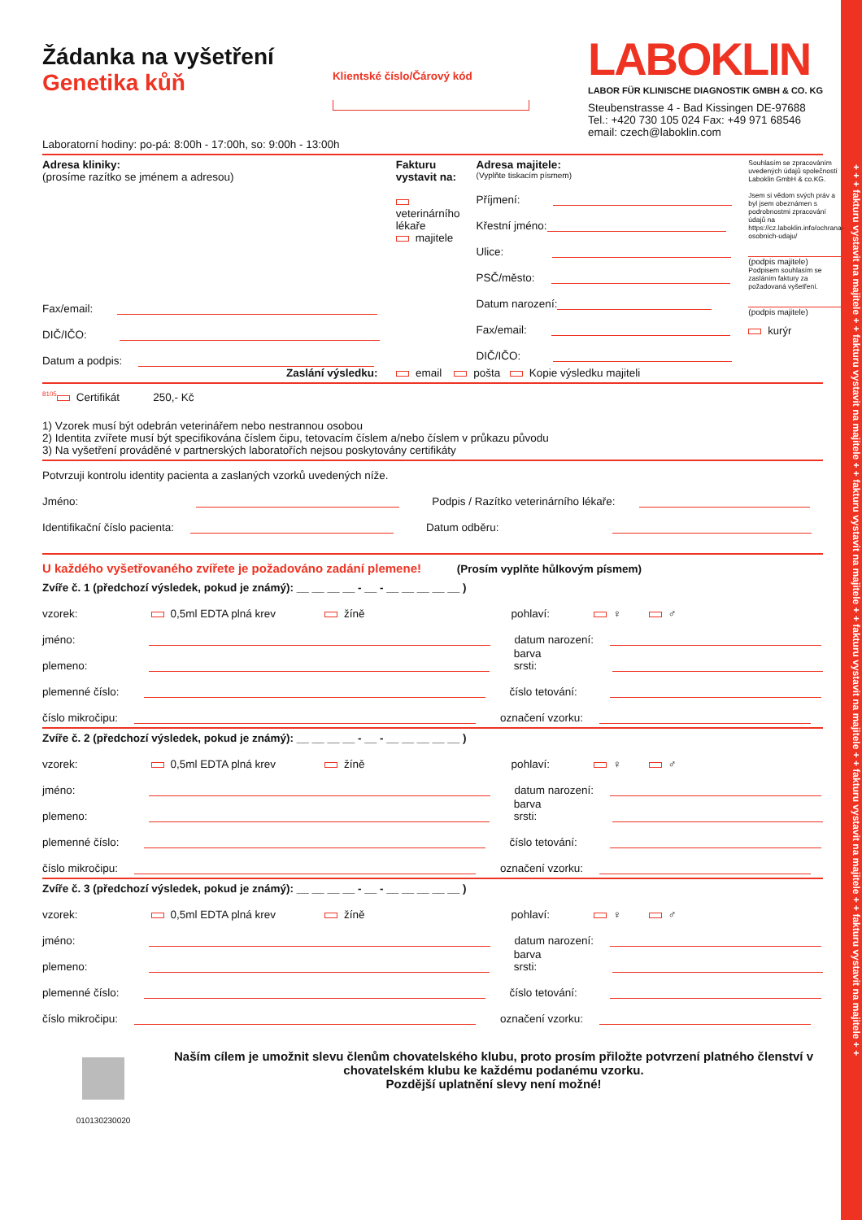+ + + fakturu vystavit na majitele + + fakturu vystavit na majitele + + fakturu vystavit na majitele + + fakturu vystavit na majitele + + fakturu vystavit na majitele + + fakturu vystavit na majitele + +
Žádanka na vyšetření
Genetika kůň
Klientské číslo/Čárový kód
LABOKLIN
LABOR FÜR KLINISCHE DIAGNOSTIK GMBH & CO. KG
Steubenstrasse 4 - Bad Kissingen DE-97688
Tel.: +420 730 105 024 Fax: +49 971 68546
email: czech@laboklin.com
Laboratorní hodiny: po-pá: 8:00h - 17:00h, so: 9:00h - 13:00h
Adresa kliniky:
(prosíme razítko se jménem a adresou)
Fax/email:
DIČ/IČO:
Datum a podpis:
Fakturu vystavit na:
veterinárního lékaře
majitele
Adresa majitele:
(Vyplňte tiskacím písmem)
Příjmení:
Křestní jméno:
Ulice:
PSČ/město:
Datum narození:
Fax/email:
DIČ/IČO:
Souhlasím se zpracováním uvedených údajů společností Laboklin GmbH & co.KG.
Jsem si vědom svých práv a byl jsem obeznámen s podrobnostmi zpracování údajů na https://cz.laboklin.info/ochrana-osobnich-udaju/
(podpis majitele)
Podpisem souhlasím se zasláním faktury za požadovaná vyšetření.
(podpis majitele)
kurýr
Zaslání výsledku: email pošta Kopie výsledku majiteli
<sup>8105</sup> Certifikát 250,- Kč
1) Vzorek musí být odebrán veterinářem nebo nestrannou osobou
2) Identita zvířete musí být specifikována číslem čipu, tetovacím číslem a/nebo číslem v průkazu původu
3) Na vyšetření prováděné v partnerských laboratořích nejsou poskytovány certifikáty
Potvrzuji kontrolu identity pacienta a zaslaných vzorků uvedených níže.
Jméno: Podpis / Razítko veterinárního lékaře:
Identifikační číslo pacienta: Datum odběru:
U každého vyšetřovaného zvířete je požadováno zadání plemene! (Prosím vyplňte hůlkovým písmem)
Zvíře č. 1 (předchozí výsledek, pokud je známý): __ __ __ __ - __ - __ __ __ __ __ )
vzorek: 0,5ml EDTA plná krev žíně pohlaví: ♀ ♂
jméno: datum narození:
plemeno: barva srsti:
plemenné číslo: číslo tetování:
číslo mikročipu: označení vzorku:
Zvíře č. 2 (předchozí výsledek, pokud je známý): __ __ __ __ - __ - __ __ __ __ __ )
vzorek: 0,5ml EDTA plná krev žíně pohlaví: ♀ ♂
jméno: datum narození:
plemeno: barva srsti:
plemenné číslo: číslo tetování:
číslo mikročipu: označení vzorku:
Zvíře č. 3 (předchozí výsledek, pokud je známý): __ __ __ __ - __ - __ __ __ __ __ )
vzorek: 0,5ml EDTA plná krev žíně pohlaví: ♀ ♂
jméno: datum narození:
plemeno: barva srsti:
plemenné číslo: číslo tetování:
číslo mikročipu: označení vzorku:
010130230020
Naším cílem je umožnit slevu členům chovatelského klubu, proto prosím přiložte potvrzení platného členství v chovatelském klubu ke každému podanému vzorku.
Pozdější uplatnění slevy není možné!